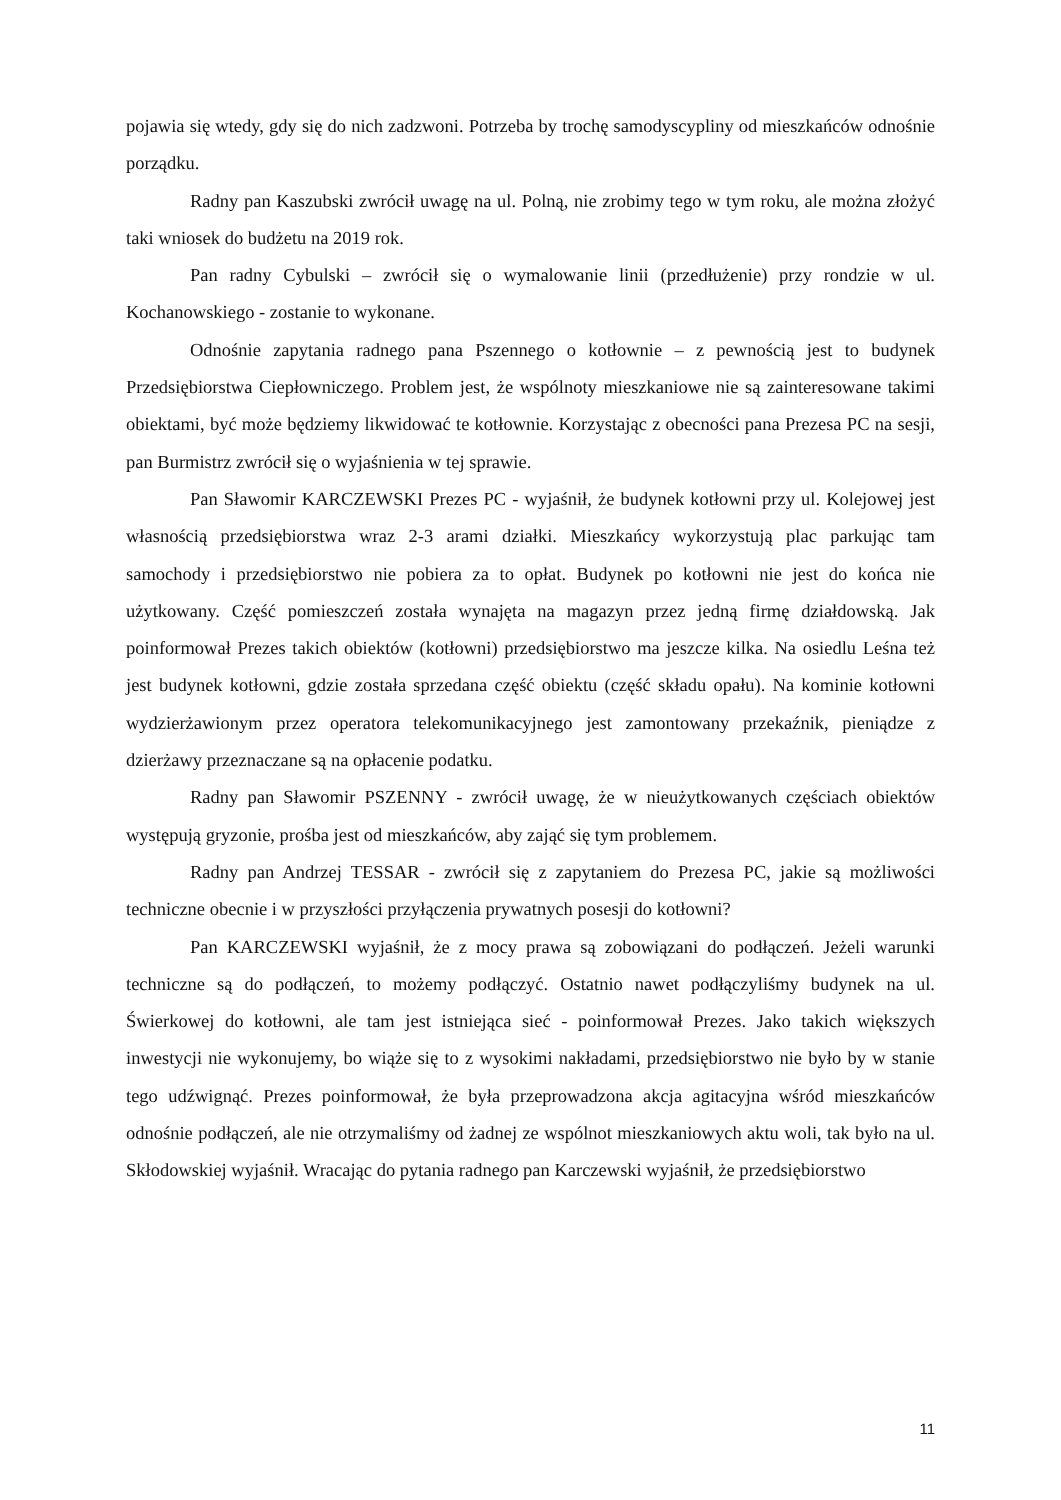pojawia się wtedy, gdy się do nich zadzwoni. Potrzeba by trochę samodyscypliny od mieszkańców odnośnie porządku.
Radny pan Kaszubski zwrócił uwagę na ul. Polną, nie zrobimy tego w tym roku, ale można złożyć taki wniosek do budżetu na 2019 rok.
Pan radny Cybulski – zwrócił się o wymalowanie linii (przedłużenie) przy rondzie w ul. Kochanowskiego - zostanie to wykonane.
Odnośnie zapytania radnego pana Pszennego o kotłownie – z pewnością jest to budynek Przedsiębiorstwa Ciepłowniczego. Problem jest, że wspólnoty mieszkaniowe nie są zainteresowane takimi obiektami, być może będziemy likwidować te kotłownie. Korzystając z obecności pana Prezesa PC na sesji, pan Burmistrz zwrócił się o wyjaśnienia w tej sprawie.
Pan Sławomir KARCZEWSKI Prezes PC - wyjaśnił, że budynek kotłowni przy ul. Kolejowej jest własnością przedsiębiorstwa wraz 2-3 arami działki. Mieszkańcy wykorzystują plac parkując tam samochody i przedsiębiorstwo nie pobiera za to opłat. Budynek po kotłowni nie jest do końca nie użytkowany. Część pomieszczeń została wynajęta na magazyn przez jedną firmę działdowską. Jak poinformował Prezes takich obiektów (kotłowni) przedsiębiorstwo ma jeszcze kilka. Na osiedlu Leśna też jest budynek kotłowni, gdzie została sprzedana część obiektu (część składu opału). Na kominie kotłowni wydzierżawionym przez operatora telekomunikacyjnego jest zamontowany przekaźnik, pieniądze z dzierżawy przeznaczane są na opłacenie podatku.
Radny pan Sławomir PSZENNY - zwrócił uwagę, że w nieużytkowanych częściach obiektów występują gryzonie, prośba jest od mieszkańców, aby zająć się tym problemem.
Radny pan Andrzej TESSAR - zwrócił się z zapytaniem do Prezesa PC, jakie są możliwości techniczne obecnie i w przyszłości przyłączenia prywatnych posesji do kotłowni?
Pan KARCZEWSKI wyjaśnił, że z mocy prawa są zobowiązani do podłączeń. Jeżeli warunki techniczne są do podłączeń, to możemy podłączyć. Ostatnio nawet podłączyliśmy budynek na ul. Świerkowej do kotłowni, ale tam jest istniejąca sieć - poinformował Prezes. Jako takich większych inwestycji nie wykonujemy, bo wiąże się to z wysokimi nakładami, przedsiębiorstwo nie było by w stanie tego udźwignąć. Prezes poinformował, że była przeprowadzona akcja agitacyjna wśród mieszkańców odnośnie podłączeń, ale nie otrzymaliśmy od żadnej ze wspólnot mieszkaniowych aktu woli, tak było na ul. Skłodowskiej wyjaśnił. Wracając do pytania radnego pan Karczewski wyjaśnił, że przedsiębiorstwo
11